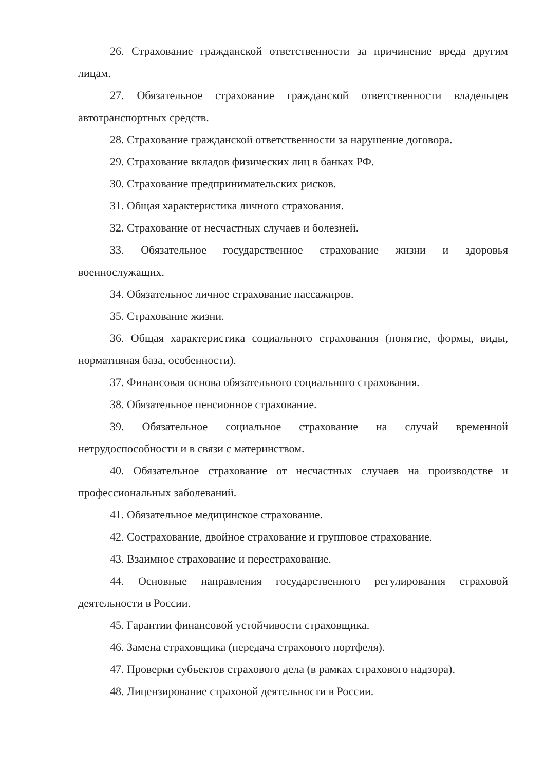26. Страхование гражданской ответственности за причинение вреда другим лицам.
27. Обязательное страхование гражданской ответственности владельцев автотранспортных средств.
28. Страхование гражданской ответственности за нарушение договора.
29. Страхование вкладов физических лиц в банках РФ.
30. Страхование предпринимательских рисков.
31. Общая характеристика личного страхования.
32. Страхование от несчастных случаев и болезней.
33. Обязательное государственное страхование жизни и здоровья военнослужащих.
34. Обязательное личное страхование пассажиров.
35. Страхование жизни.
36. Общая характеристика социального страхования (понятие, формы, виды, нормативная база, особенности).
37. Финансовая основа обязательного социального страхования.
38. Обязательное пенсионное страхование.
39. Обязательное социальное страхование на случай временной нетрудоспособности и в связи с материнством.
40. Обязательное страхование от несчастных случаев на производстве и профессиональных заболеваний.
41. Обязательное медицинское страхование.
42. Сострахование, двойное страхование и групповое страхование.
43. Взаимное страхование и перестрахование.
44. Основные направления государственного регулирования страховой деятельности в России.
45. Гарантии финансовой устойчивости страховщика.
46. Замена страховщика (передача страхового портфеля).
47. Проверки субъектов страхового дела (в рамках страхового надзора).
48. Лицензирование страховой деятельности в России.